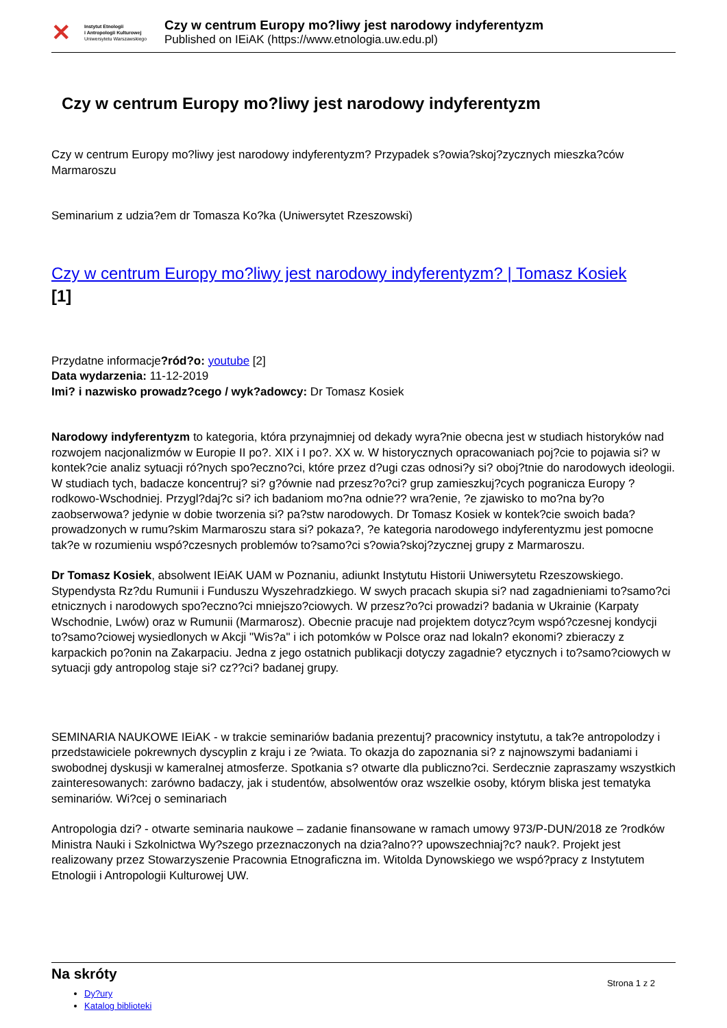✕
Instytut Etnologii
i Antropologii Kulturowej
Uniwersytetu Warszawskiego
Czy w centrum Europy mo?liwy jest narodowy indyferentyzm
Published on IEiAK (https://www.etnologia.uw.edu.pl)
Czy w centrum Europy mo?liwy jest narodowy indyferentyzm
Czy w centrum Europy mo?liwy jest narodowy indyferentyzm? Przypadek s?owia?skoj?zycznych mieszka?ców Marmaroszu
Seminarium z udzia?em dr Tomasza Ko?ka (Uniwersytet Rzeszowski)
Czy w centrum Europy mo?liwy jest narodowy indyferentyzm? | Tomasz Kosiek
[1]
Przydatne informacje?ród?o: youtube [2]
Data wydarzenia: 11-12-2019
Imi? i nazwisko prowadz?cego / wyk?adowcy: Dr Tomasz Kosiek
Narodowy indyferentyzm to kategoria, która przynajmniej od dekady wyra?nie obecna jest w studiach historyków nad rozwojem nacjonalizmów w Europie II po?. XIX i I po?. XX w. W historycznych opracowaniach poj?cie to pojawia si? w kontek?cie analiz sytuacji ró?nych spo?eczno?ci, które przez d?ugi czas odnosi?y si? oboj?tnie do narodowych ideologii. W studiach tych, badacze koncentruj? si? g?ównie nad przesz?o?ci? grup zamieszkuj?cych pogranicza Europy ?rodkowo-Wschodniej. Przygl?daj?c si? ich badaniom mo?na odnie?? wra?enie, ?e zjawisko to mo?na by?o zaobserwowa? jedynie w dobie tworzenia si? pa?stw narodowych. Dr Tomasz Kosiek w kontek?cie swoich bada? prowadzonych w rumu?skim Marmaroszu stara si? pokaza?, ?e kategoria narodowego indyferentyzmu jest pomocne tak?e w rozumieniu wspó?czesnych problemów to?samo?ci s?owia?skoj?zycznej grupy z Marmaroszu.
Dr Tomasz Kosiek, absolwent IEiAK UAM w Poznaniu, adiunkt Instytutu Historii Uniwersytetu Rzeszowskiego. Stypendysta Rz?du Rumunii i Funduszu Wyszehradzkiego. W swych pracach skupia si? nad zagadnieniami to?samo?ci etnicznych i narodowych spo?eczno?ci mniejszo?ciowych. W przesz?o?ci prowadzi? badania w Ukrainie (Karpaty Wschodnie, Lwów) oraz w Rumunii (Marmarosz). Obecnie pracuje nad projektem dotycz?cym wspó?czesnej kondycji to?samo?ciowej wysiedlonych w Akcji "Wis?a" i ich potomków w Polsce oraz nad lokaln? ekonomi? zbieraczy z karpackich po?onin na Zakarpaciu. Jedna z jego ostatnich publikacji dotyczy zagadnie? etycznych i to?samo?ciowych w sytuacji gdy antropolog staje si? cz??ci? badanej grupy.
SEMINARIA NAUKOWE IEiAK - w trakcie seminariów badania prezentuj? pracownicy instytutu, a tak?e antropolodzy i przedstawiciele pokrewnych dyscyplin z kraju i ze ?wiata. To okazja do zapoznania si? z najnowszymi badaniami i swobodnej dyskusji w kameralnej atmosferze. Spotkania s? otwarte dla publiczno?ci. Serdecznie zapraszamy wszystkich zainteresowanych: zarówno badaczy, jak i studentów, absolwentów oraz wszelkie osoby, którym bliska jest tematyka seminariów. Wi?cej o seminariach
Antropologia dzi? - otwarte seminaria naukowe – zadanie finansowane w ramach umowy 973/P-DUN/2018 ze ?rodków Ministra Nauki i Szkolnictwa Wy?szego przeznaczonych na dzia?alno?? upowszechniaj?c? nauk?. Projekt jest realizowany przez Stowarzyszenie Pracownia Etnograficzna im. Witolda Dynowskiego we wspó?pracy z Instytutem Etnologii i Antropologii Kulturowej UW.
Na skróty
Dy?ury
Katalog biblioteki
Strona 1 z 2